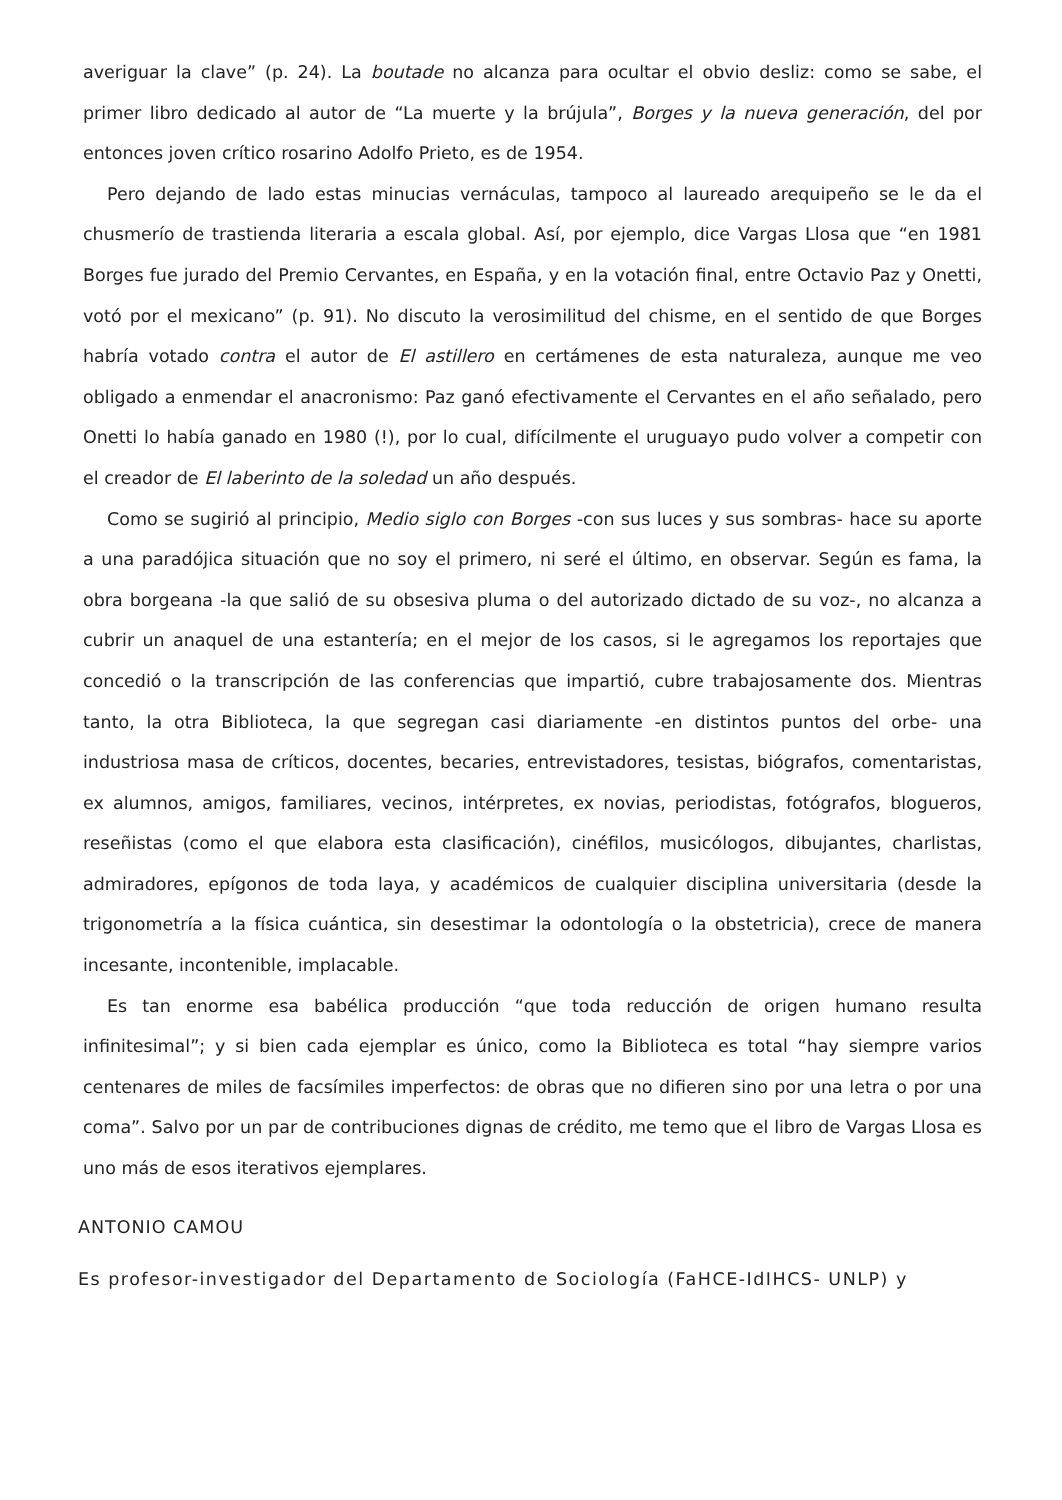averiguar la clave” (p. 24). La boutade no alcanza para ocultar el obvio desliz: como se sabe, el primer libro dedicado al autor de “La muerte y la brújula”, Borges y la nueva generación, del por entonces joven crítico rosarino Adolfo Prieto, es de 1954.
Pero dejando de lado estas minucias vernáculas, tampoco al laureado arequipeño se le da el chusmerío de trastienda literaria a escala global. Así, por ejemplo, dice Vargas Llosa que “en 1981 Borges fue jurado del Premio Cervantes, en España, y en la votación final, entre Octavio Paz y Onetti, votó por el mexicano” (p. 91). No discuto la verosimilitud del chisme, en el sentido de que Borges habría votado contra el autor de El astillero en certámenes de esta naturaleza, aunque me veo obligado a enmendar el anacronismo: Paz ganó efectivamente el Cervantes en el año señalado, pero Onetti lo había ganado en 1980 (!), por lo cual, difícilmente el uruguayo pudo volver a competir con el creador de El laberinto de la soledad un año después.
Como se sugirió al principio, Medio siglo con Borges -con sus luces y sus sombras- hace su aporte a una paradójica situación que no soy el primero, ni seré el último, en observar. Según es fama, la obra borgeana -la que salió de su obsesiva pluma o del autorizado dictado de su voz-, no alcanza a cubrir un anaquel de una estantería; en el mejor de los casos, si le agregamos los reportajes que concedió o la transcripción de las conferencias que impartió, cubre trabajosamente dos. Mientras tanto, la otra Biblioteca, la que segregan casi diariamente -en distintos puntos del orbe- una industriosa masa de críticos, docentes, becaries, entrevistadores, tesistas, biógrafos, comentaristas, ex alumnos, amigos, familiares, vecinos, intérpretes, ex novias, periodistas, fotógrafos, blogueros, reseñistas (como el que elabora esta clasificación), cinéfilos, musicólogos, dibujantes, charlistas, admiradores, epígonos de toda laya, y académicos de cualquier disciplina universitaria (desde la trigonometría a la física cuántica, sin desestimar la odontología o la obstetricia), crece de manera incesante, incontenible, implacable.
Es tan enorme esa babélica producción “que toda reducción de origen humano resulta infinitesimal”; y si bien cada ejemplar es único, como la Biblioteca es total “hay siempre varios centenares de miles de facsímiles imperfectos: de obras que no difieren sino por una letra o por una coma”. Salvo por un par de contribuciones dignas de crédito, me temo que el libro de Vargas Llosa es uno más de esos iterativos ejemplares.
ANTONIO CAMOU
Es profesor-investigador del Departamento de Sociología (FaHCE-IdIHCS- UNLP) y